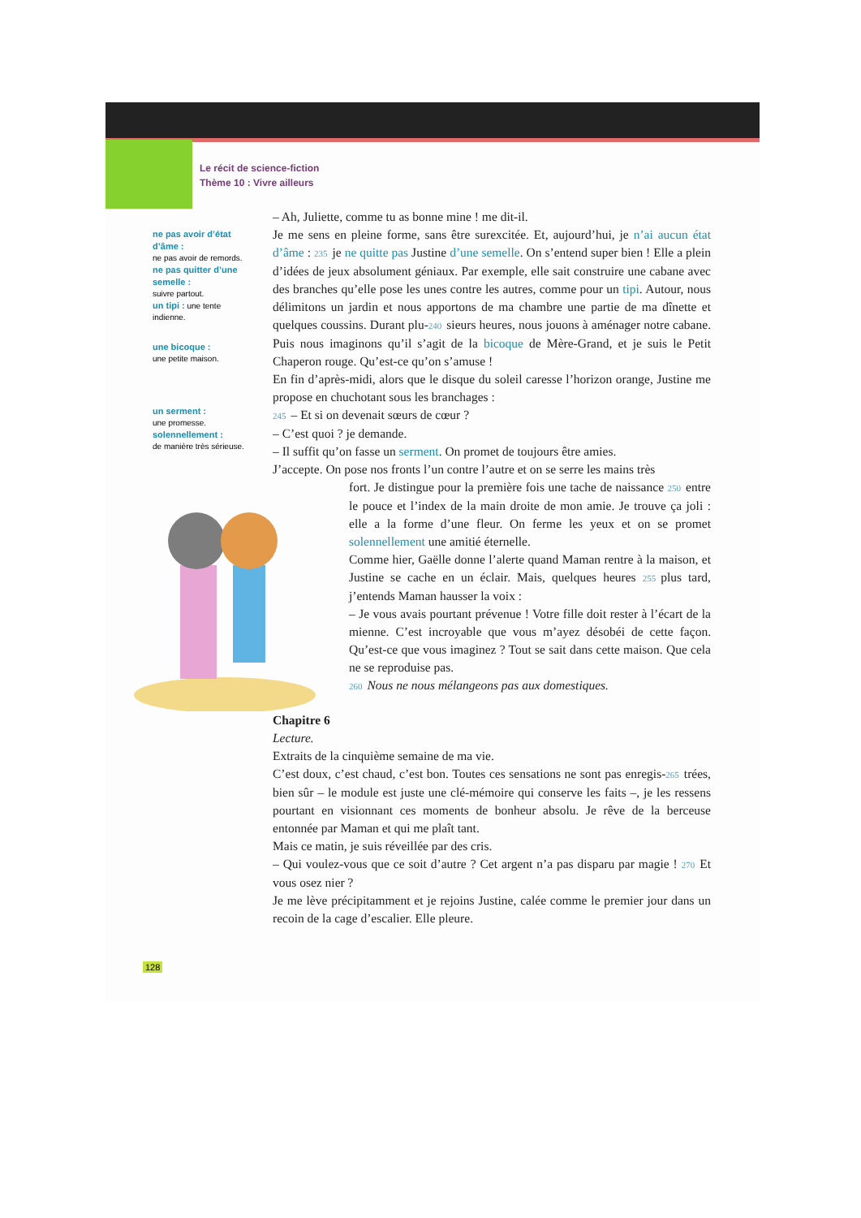Le récit de science-fiction
Thème 10 : Vivre ailleurs
ne pas avoir d’état d’âme :
ne pas avoir de remords.
ne pas quitter d’une semelle :
suivre partout.
un tipi : une tente indienne.
une bicoque :
une petite maison.
un serment :
une promesse.
solennellement :
de manière très sérieuse.
– Ah, Juliette, comme tu as bonne mine ! me dit-il.
Je me sens en pleine forme, sans être surexcitée. Et, aujourd’hui, je n’ai aucun état d’âme : 235 je ne quitte pas Justine d’une semelle. On s’entend super bien ! Elle a plein d’idées de jeux absolument géniaux. Par exemple, elle sait construire une cabane avec des branches qu’elle pose les unes contre les autres, comme pour un tipi. Autour, nous délimitons un jardin et nous apportons de ma chambre une partie de ma dînette et quelques coussins. Durant plu-240 sieurs heures, nous jouons à aménager notre cabane. Puis nous imaginons qu’il s’agit de la bicoque de Mère-Grand, et je suis le Petit Chaperon rouge. Qu’est-ce qu’on s’amuse !
En fin d’après-midi, alors que le disque du soleil caresse l’horizon orange, Justine me propose en chuchotant sous les branchages :
245 – Et si on devenait sœurs de cœur ?
– C’est quoi ? je demande.
– Il suffit qu’on fasse un serment. On promet de toujours être amies.
J’accepte. On pose nos fronts l’un contre l’autre et on se serre les mains très
fort. Je distingue pour la première fois une tache de naissance 250 entre le pouce et l’index de la main droite de mon amie. Je trouve ça joli : elle a la forme d’une fleur. On ferme les yeux et on se promet solennellement une amitié éternelle.
Comme hier, Gaëlle donne l’alerte quand Maman rentre à la maison, et Justine se cache en un éclair. Mais, quelques heures 255 plus tard, j’entends Maman hausser la voix :
– Je vous avais pourtant prévenue ! Votre fille doit rester à l’écart de la mienne. C’est incroyable que vous m’ayez désobéi de cette façon. Qu’est-ce que vous imaginez ? Tout se sait dans cette maison. Que cela ne se reproduise pas.
260 Nous ne nous mélangeons pas aux domestiques.
Chapitre 6
Lecture.
Extraits de la cinquième semaine de ma vie.
C’est doux, c’est chaud, c’est bon. Toutes ces sensations ne sont pas enregis-265 trées, bien sûr – le module est juste une clé-mémoire qui conserve les faits –, je les ressens pourtant en visionnant ces moments de bonheur absolu. Je rêve de la berceuse entonnée par Maman et qui me plaît tant.
Mais ce matin, je suis réveillée par des cris.
– Qui voulez-vous que ce soit d’autre ? Cet argent n’a pas disparu par magie ! 270 Et vous osez nier ?
Je me lève précipitamment et je rejoins Justine, calée comme le premier jour dans un recoin de la cage d’escalier. Elle pleure.
128